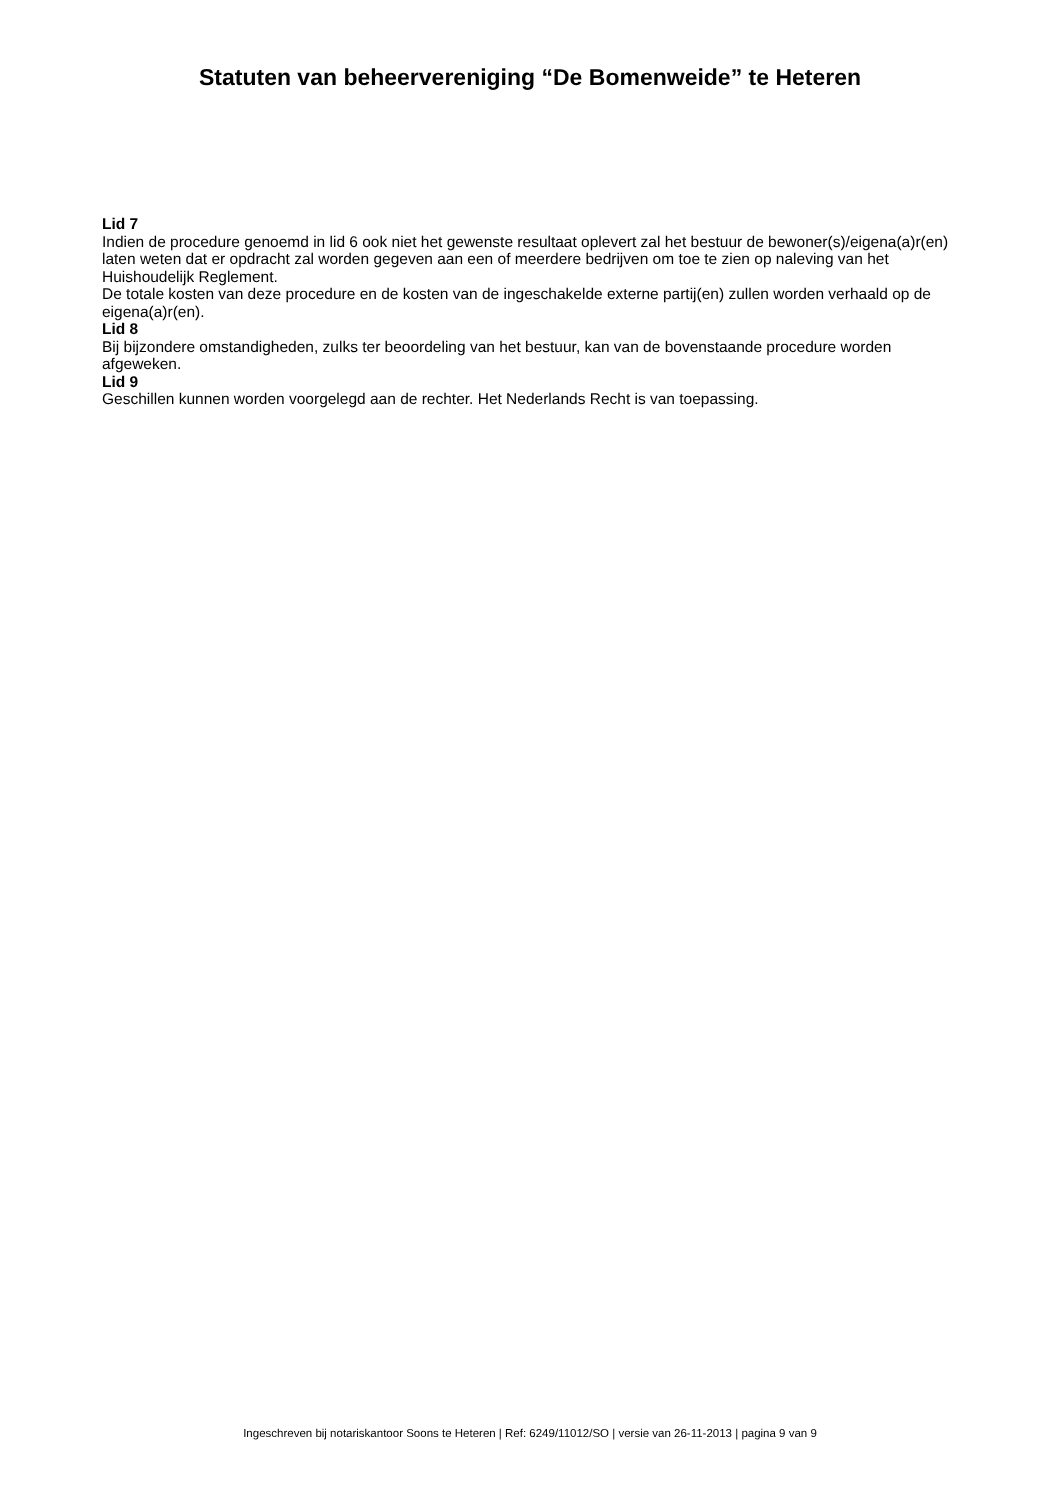Statuten van beheervereniging “De Bomenweide” te Heteren
Lid 7
Indien de procedure genoemd in lid 6 ook niet het gewenste resultaat oplevert zal het bestuur de bewoner(s)/eigena(a)r(en) laten weten dat er opdracht zal worden gegeven aan een of meerdere bedrijven om toe te zien op naleving van het Huishoudelijk Reglement.
De totale kosten van deze procedure en de kosten van de ingeschakelde externe partij(en) zullen worden verhaald op de eigena(a)r(en).
Lid 8
Bij bijzondere omstandigheden, zulks ter beoordeling van het bestuur, kan van de bovenstaande procedure worden afgeweken.
Lid 9
Geschillen kunnen worden voorgelegd aan de rechter. Het Nederlands Recht is van toepassing.
Ingeschreven bij notariskantoor Soons te Heteren | Ref: 6249/11012/SO | versie van 26-11-2013 | pagina 9 van 9